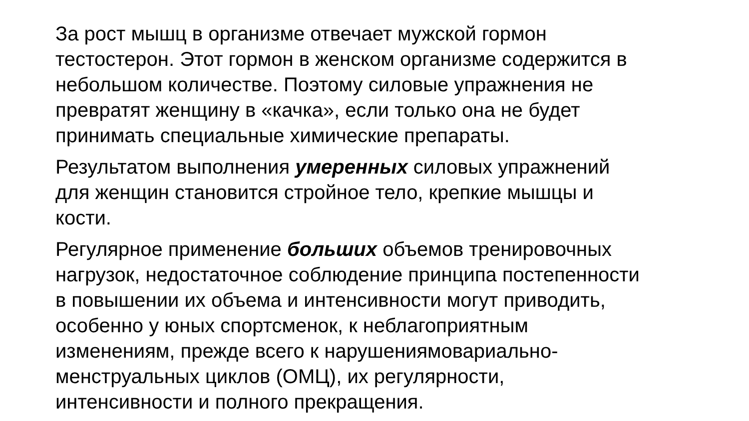За рост мышц в организме отвечает мужской гормон
тестостерон. Этот гормон в женском организме содержится в
небольшом количестве. Поэтому силовые упражнения не
превратят женщину в «качка», если только она не будет
принимать специальные химические препараты.
Результатом выполнения умеренных силовых упражнений
для женщин становится стройное тело, крепкие мышцы и
кости.
Регулярное применение больших объемов тренировочных
нагрузок, недостаточное соблюдение принципа постепенности
в повышении их объема и интенсивности могут приводить,
особенно у юных спортсменок, к неблагоприятным
изменениям, прежде всего к нарушениямовариально-
менструальных циклов (ОМЦ), их регулярности,
интенсивности и полного прекращения.